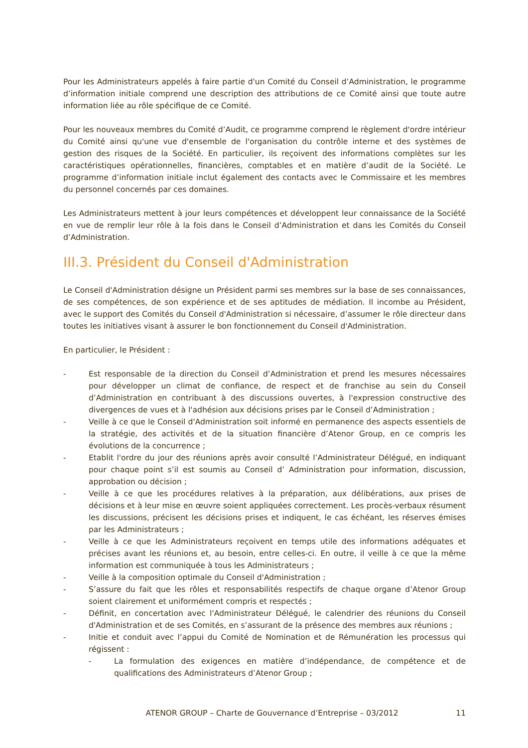Pour les Administrateurs appelés à faire partie d'un Comité du Conseil d’Administration, le programme d’information initiale comprend une description des attributions de ce Comité ainsi que toute autre information liée au rôle spécifique de ce Comité.
Pour les nouveaux membres du Comité d’Audit, ce programme comprend le règlement d'ordre intérieur du Comité ainsi qu'une vue d'ensemble de l'organisation du contrôle interne et des systèmes de gestion des risques de la Société. En particulier, ils reçoivent des informations complètes sur les caractéristiques opérationnelles, financières, comptables et en matière d’audit de la Société. Le programme d’information initiale inclut également des contacts avec le Commissaire et les membres du personnel concernés par ces domaines.
Les Administrateurs mettent à jour leurs compétences et développent leur connaissance de la Société en vue de remplir leur rôle à la fois dans le Conseil d’Administration et dans les Comités du Conseil d’Administration.
III.3. Président du Conseil d'Administration
Le Conseil d'Administration désigne un Président parmi ses membres sur la base de ses connaissances, de ses compétences, de son expérience et de ses aptitudes de médiation. Il incombe au Président, avec le support des Comités du Conseil d'Administration si nécessaire, d’assumer le rôle directeur dans toutes les initiatives visant à assurer le bon fonctionnement du Conseil d'Administration.
En particulier, le Président :
- Est responsable de la direction du Conseil d’Administration et prend les mesures nécessaires pour développer un climat de confiance, de respect et de franchise au sein du Conseil d’Administration en contribuant à des discussions ouvertes, à l'expression constructive des divergences de vues et à l'adhésion aux décisions prises par le Conseil d’Administration ;
- Veille à ce que le Conseil d'Administration soit informé en permanence des aspects essentiels de la stratégie, des activités et de la situation financière d’Atenor Group, en ce compris les évolutions de la concurrence ;
- Etablit l'ordre du jour des réunions après avoir consulté l’Administrateur Délégué, en indiquant pour chaque point s’il est soumis au Conseil d’ Administration pour information, discussion, approbation ou décision ;
- Veille à ce que les procédures relatives à la préparation, aux délibérations, aux prises de décisions et à leur mise en œuvre soient appliquées correctement. Les procès-verbaux résument les discussions, précisent les décisions prises et indiquent, le cas échéant, les réserves émises par les Administrateurs ;
- Veille à ce que les Administrateurs reçoivent en temps utile des informations adéquates et précises avant les réunions et, au besoin, entre celles-ci. En outre, il veille à ce que la même information est communiquée à tous les Administrateurs ;
- Veille à la composition optimale du Conseil d'Administration ;
- S’assure du fait que les rôles et responsabilités respectifs de chaque organe d’Atenor Group soient clairement et uniformément compris et respectés ;
- Définit, en concertation avec l'Administrateur Délégué, le calendrier des réunions du Conseil d'Administration et de ses Comités, en s’assurant de la présence des membres aux réunions ;
- Initie et conduit avec l’appui du Comité de Nomination et de Rémunération les processus qui régissent :
- La formulation des exigences en matière d’indépendance, de compétence et de qualifications des Administrateurs d’Atenor Group ;
ATENOR GROUP – Charte de Gouvernance d’Entreprise – 03/2012 11